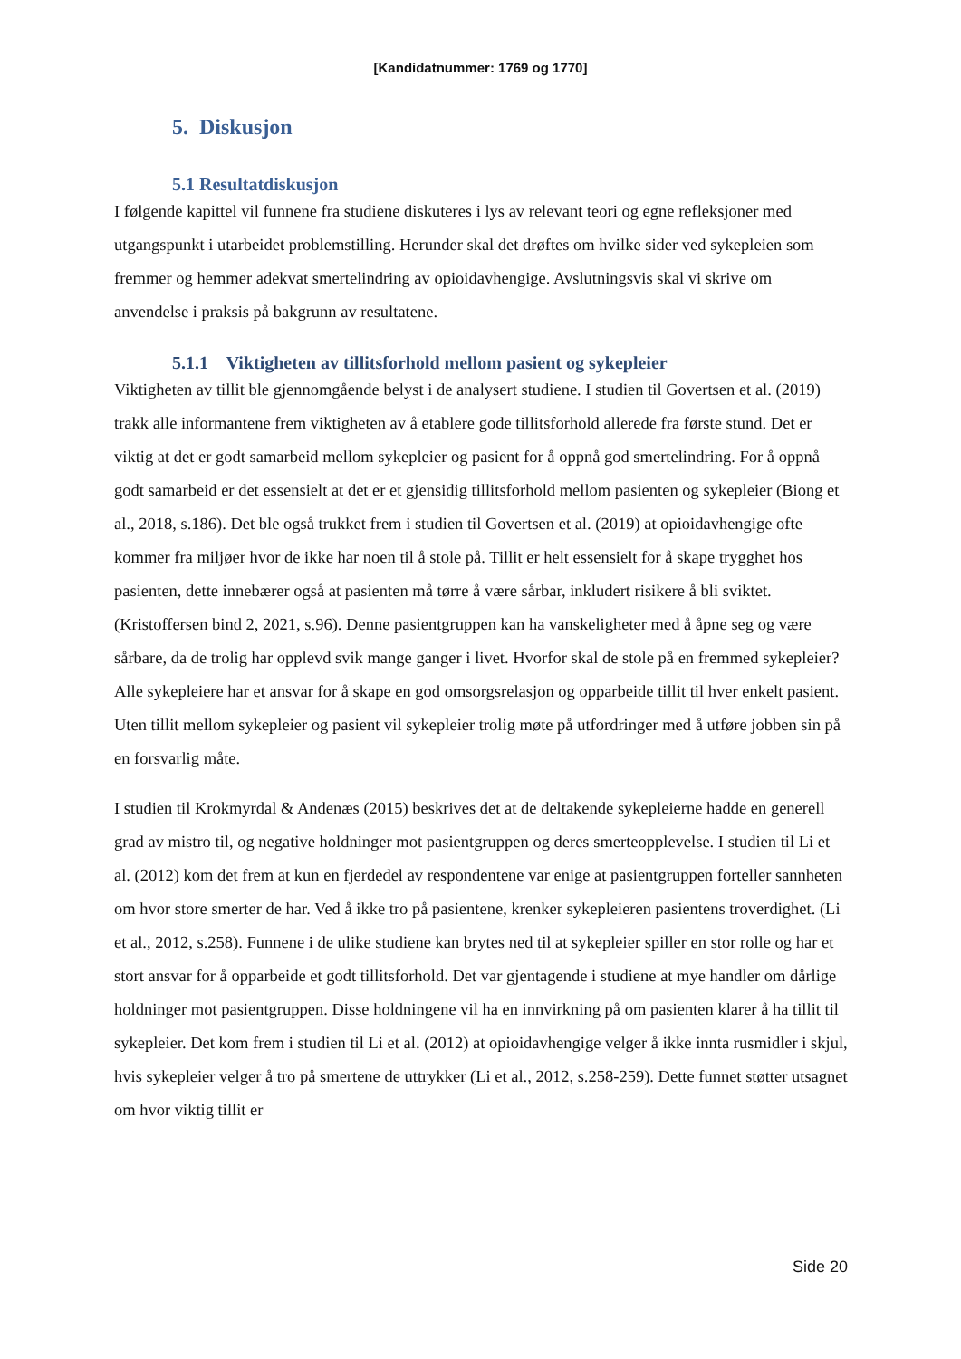[Kandidatnummer: 1769 og 1770]
5. Diskusjon
5.1 Resultatdiskusjon
I følgende kapittel vil funnene fra studiene diskuteres i lys av relevant teori og egne refleksjoner med utgangspunkt i utarbeidet problemstilling. Herunder skal det drøftes om hvilke sider ved sykepleien som fremmer og hemmer adekvat smertelindring av opioidavhengige. Avslutningsvis skal vi skrive om anvendelse i praksis på bakgrunn av resultatene.
5.1.1 Viktigheten av tillitsforhold mellom pasient og sykepleier
Viktigheten av tillit ble gjennomgående belyst i de analysert studiene. I studien til Govertsen et al. (2019) trakk alle informantene frem viktigheten av å etablere gode tillitsforhold allerede fra første stund. Det er viktig at det er godt samarbeid mellom sykepleier og pasient for å oppnå god smertelindring. For å oppnå godt samarbeid er det essensielt at det er et gjensidig tillitsforhold mellom pasienten og sykepleier (Biong et al., 2018, s.186). Det ble også trukket frem i studien til Govertsen et al. (2019) at opioidavhengige ofte kommer fra miljøer hvor de ikke har noen til å stole på. Tillit er helt essensielt for å skape trygghet hos pasienten, dette innebærer også at pasienten må tørre å være sårbar, inkludert risikere å bli sviktet. (Kristoffersen bind 2, 2021, s.96). Denne pasientgruppen kan ha vanskeligheter med å åpne seg og være sårbare, da de trolig har opplevd svik mange ganger i livet. Hvorfor skal de stole på en fremmed sykepleier? Alle sykepleiere har et ansvar for å skape en god omsorgsrelasjon og opparbeide tillit til hver enkelt pasient. Uten tillit mellom sykepleier og pasient vil sykepleier trolig møte på utfordringer med å utføre jobben sin på en forsvarlig måte.
I studien til Krokmyrdal & Andenæs (2015) beskrives det at de deltakende sykepleierne hadde en generell grad av mistro til, og negative holdninger mot pasientgruppen og deres smerteopplevelse. I studien til Li et al. (2012) kom det frem at kun en fjerdedel av respondentene var enige at pasientgruppen forteller sannheten om hvor store smerter de har. Ved å ikke tro på pasientene, krenker sykepleieren pasientens troverdighet. (Li et al., 2012, s.258). Funnene i de ulike studiene kan brytes ned til at sykepleier spiller en stor rolle og har et stort ansvar for å opparbeide et godt tillitsforhold. Det var gjentagende i studiene at mye handler om dårlige holdninger mot pasientgruppen. Disse holdningene vil ha en innvirkning på om pasienten klarer å ha tillit til sykepleier. Det kom frem i studien til Li et al. (2012) at opioidavhengige velger å ikke innta rusmidler i skjul, hvis sykepleier velger å tro på smertene de uttrykker (Li et al., 2012, s.258-259). Dette funnet støtter utsagnet om hvor viktig tillit er
Side 20